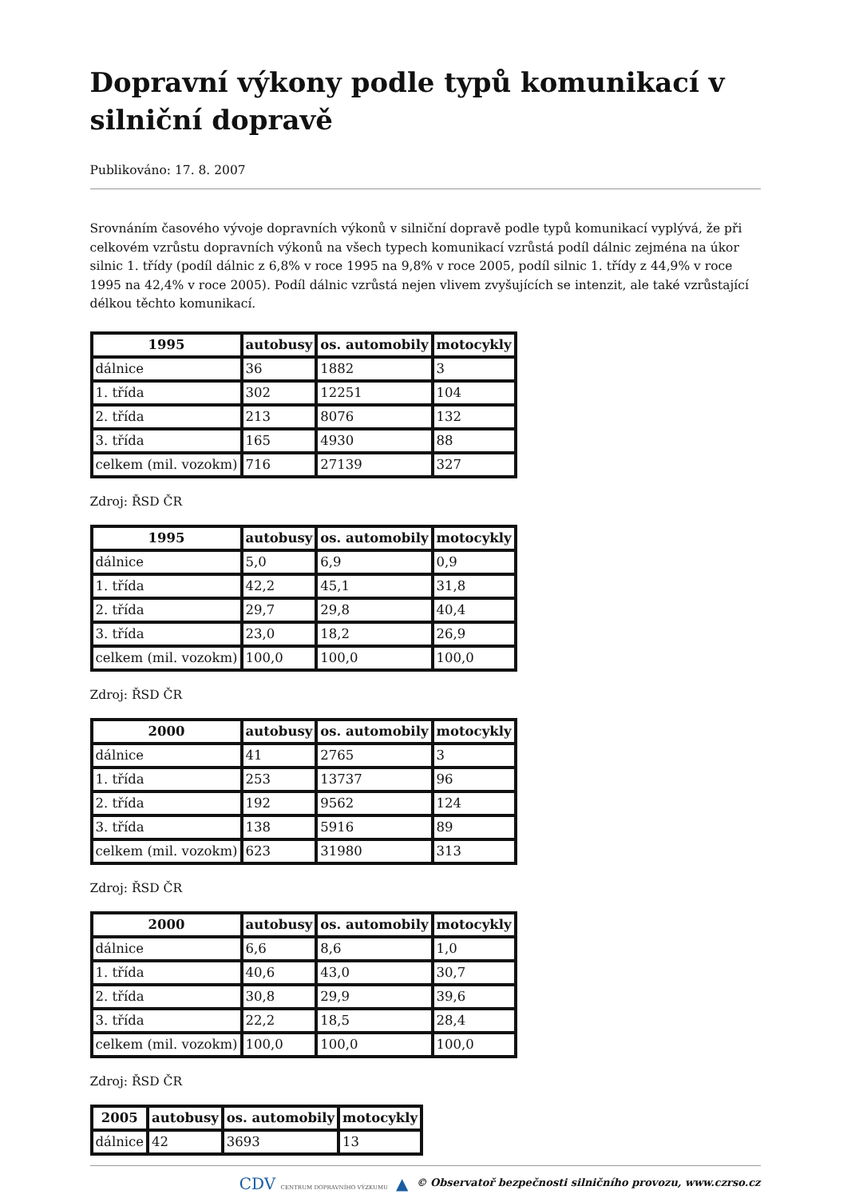Dopravní výkony podle typů komunikací v silniční dopravě
Publikováno: 17. 8. 2007
Srovnáním časového vývoje dopravních výkonů v silniční dopravě podle typů komunikací vyplývá, že při celkovém vzrůstu dopravních výkonů na všech typech komunikací vzrůstá podíl dálnic zejména na úkor silnic 1. třídy (podíl dálnic z 6,8% v roce 1995 na 9,8% v roce 2005, podíl silnic 1. třídy z 44,9% v roce 1995 na 42,4% v roce 2005). Podíl dálnic vzrůstá nejen vlivem zvyšujících se intenzit, ale také vzrůstající délkou těchto komunikací.
| 1995 | autobusy | os. automobily | motocykly |
| --- | --- | --- | --- |
| dálnice | 36 | 1882 | 3 |
| 1. třída | 302 | 12251 | 104 |
| 2. třída | 213 | 8076 | 132 |
| 3. třída | 165 | 4930 | 88 |
| celkem (mil. vozokm) | 716 | 27139 | 327 |
Zdroj: ŘSD ČR
| 1995 | autobusy | os. automobily | motocykly |
| --- | --- | --- | --- |
| dálnice | 5,0 | 6,9 | 0,9 |
| 1. třída | 42,2 | 45,1 | 31,8 |
| 2. třída | 29,7 | 29,8 | 40,4 |
| 3. třída | 23,0 | 18,2 | 26,9 |
| celkem (mil. vozokm) | 100,0 | 100,0 | 100,0 |
Zdroj: ŘSD ČR
| 2000 | autobusy | os. automobily | motocykly |
| --- | --- | --- | --- |
| dálnice | 41 | 2765 | 3 |
| 1. třída | 253 | 13737 | 96 |
| 2. třída | 192 | 9562 | 124 |
| 3. třída | 138 | 5916 | 89 |
| celkem (mil. vozokm) | 623 | 31980 | 313 |
Zdroj: ŘSD ČR
| 2000 | autobusy | os. automobily | motocykly |
| --- | --- | --- | --- |
| dálnice | 6,6 | 8,6 | 1,0 |
| 1. třída | 40,6 | 43,0 | 30,7 |
| 2. třída | 30,8 | 29,9 | 39,6 |
| 3. třída | 22,2 | 18,5 | 28,4 |
| celkem (mil. vozokm) | 100,0 | 100,0 | 100,0 |
Zdroj: ŘSD ČR
| 2005 | autobusy | os. automobily | motocykly |
| --- | --- | --- | --- |
| dálnice | 42 | 3693 | 13 |
CDV CENTRUM DOPRAVNÍHO VÝZKUMU ▲ © Observatoř bezpečnosti silničního provozu, www.czrso.cz